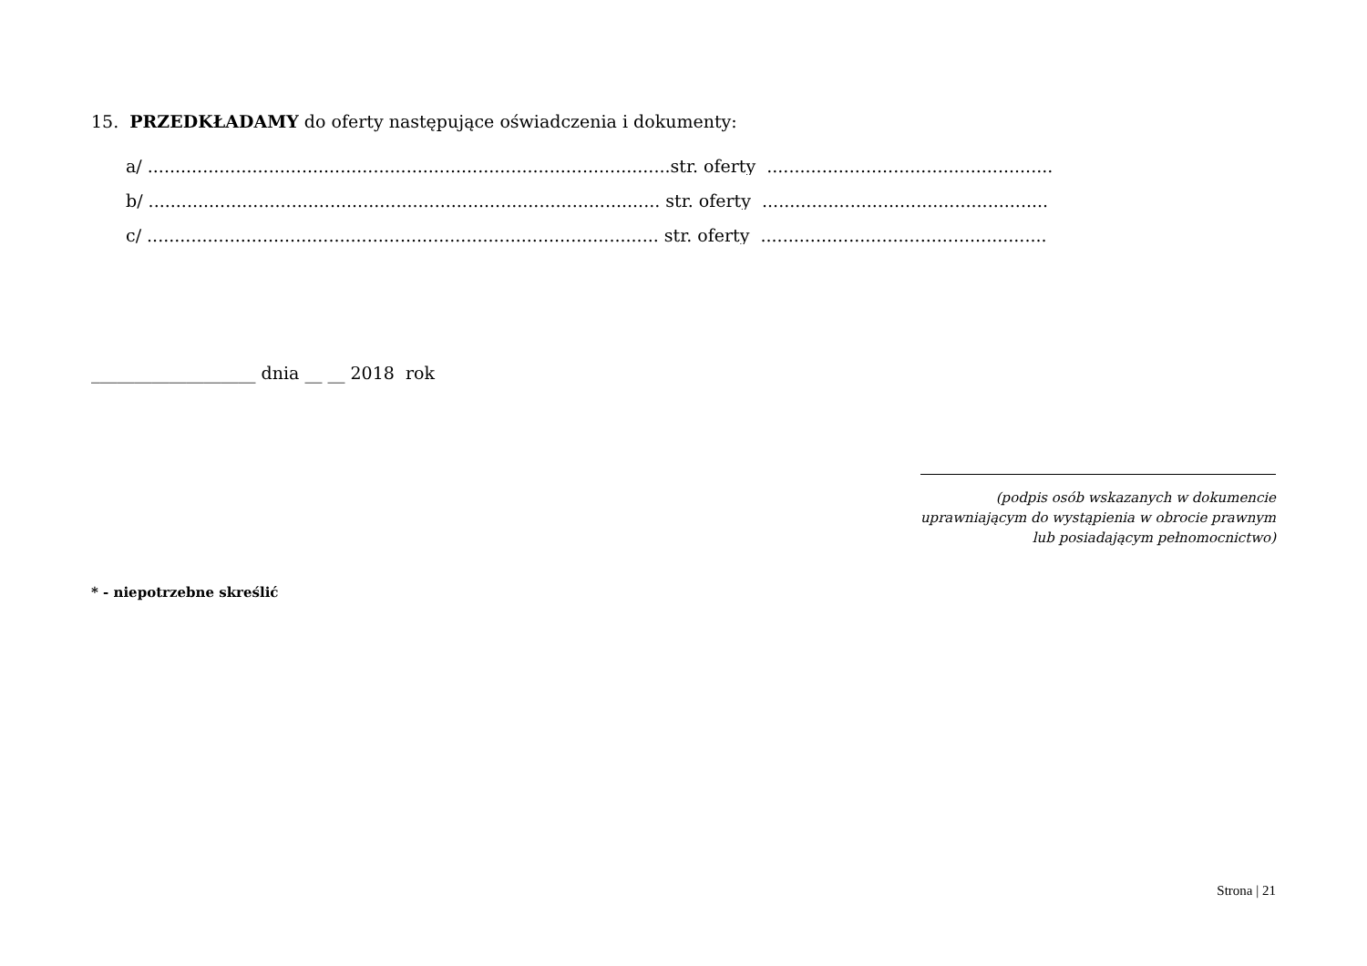15. PRZEDKŁADAMY do oferty następujące oświadczenia i dokumenty:
a/ ...............................................................................................str. oferty ....................................................
b/ ............................................................................................. str. oferty ....................................................
c/ ............................................................................................. str. oferty ....................................................
___________________ dnia __ __ 2018 rok
(podpis osób wskazanych w dokumencie
uprawniającym do wystąpienia w obrocie prawnym
lub posiadającym pełnomocnictwo)
* - niepotrzebne skreślić
Strona | 21